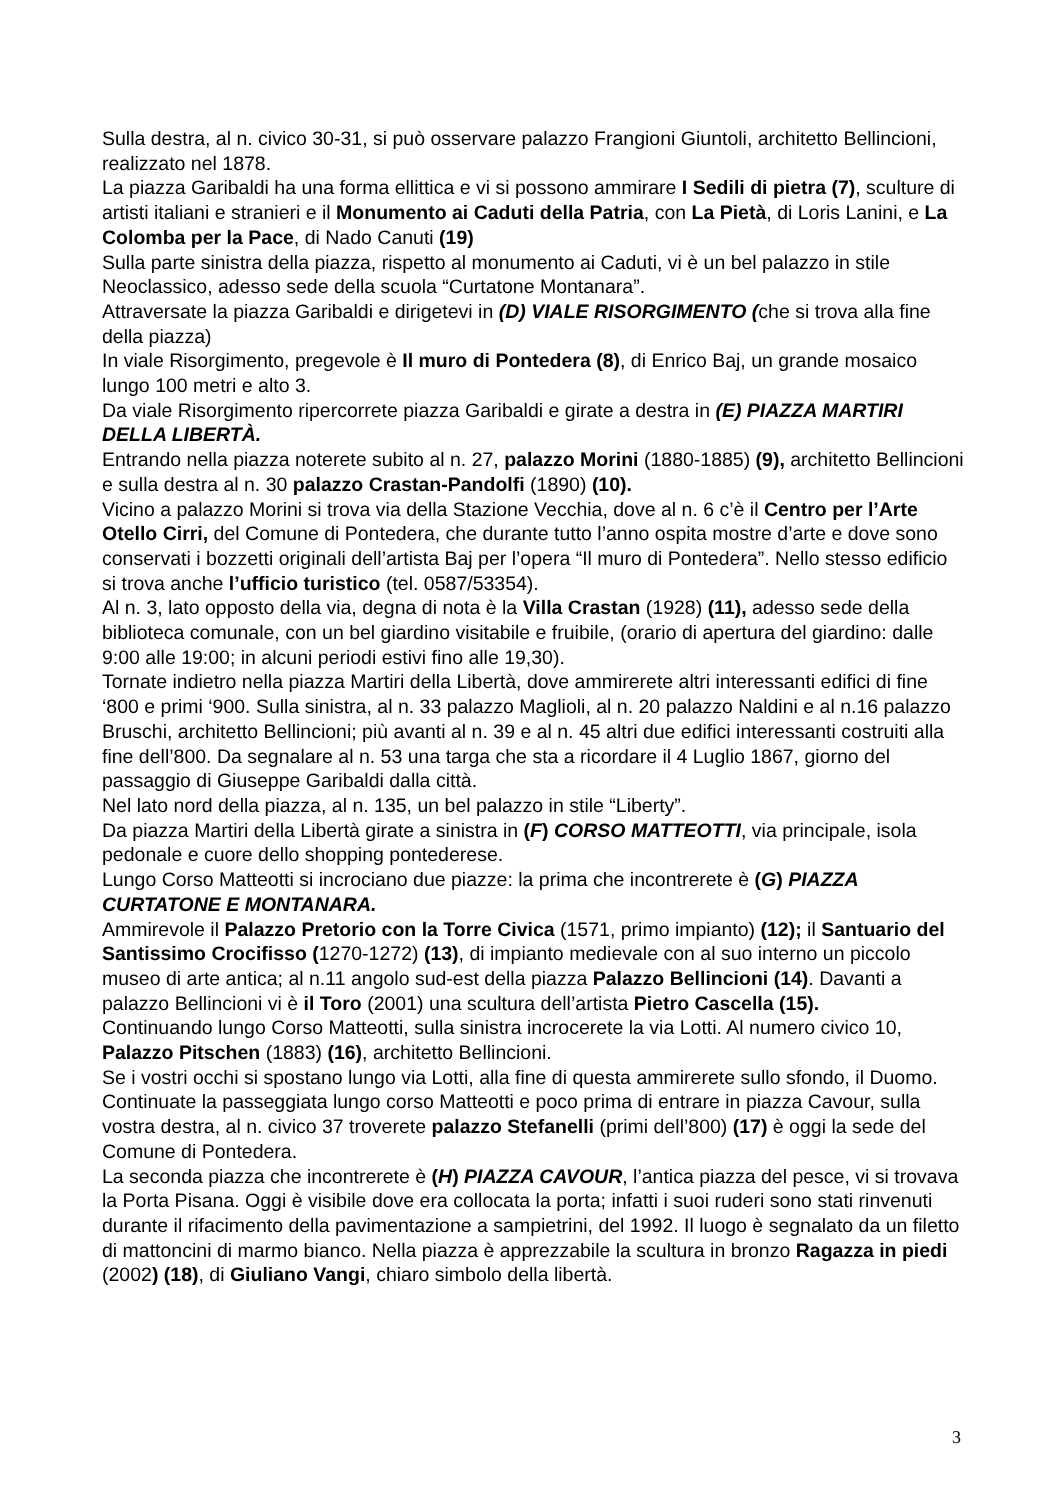Sulla destra, al n. civico 30-31, si può osservare palazzo Frangioni Giuntoli, architetto Bellincioni, realizzato nel 1878.
La piazza Garibaldi ha una forma ellittica e vi si possono ammirare I Sedili di pietra (7), sculture di artisti italiani e stranieri e il Monumento ai Caduti della Patria, con La Pietà, di Loris Lanini, e La Colomba per la Pace, di Nado Canuti (19)
Sulla parte sinistra della piazza, rispetto al monumento ai Caduti, vi è un bel palazzo in stile Neoclassico, adesso sede della scuola “Curtatone Montanara”.
Attraversate la piazza Garibaldi e dirigetevi in (D) VIALE RISORGIMENTO (che si trova alla fine della piazza)
In viale Risorgimento, pregevole è Il muro di Pontedera (8), di Enrico Baj, un grande mosaico lungo 100 metri e alto 3.
Da viale Risorgimento ripercorrete piazza Garibaldi e girate a destra in (E) PIAZZA MARTIRI DELLA LIBERTÀ.
Entrando nella piazza noterete subito al n. 27, palazzo Morini (1880-1885) (9), architetto Bellincioni e sulla destra al n. 30 palazzo Crastan-Pandolfi (1890) (10).
Vicino a palazzo Morini si trova via della Stazione Vecchia, dove al n. 6 c’è il Centro per l’Arte Otello Cirri, del Comune di Pontedera, che durante tutto l’anno ospita mostre d’arte e dove sono conservati i bozzetti originali dell’artista Baj per l’opera “Il muro di Pontedera”. Nello stesso edificio si trova anche l’ufficio turistico (tel. 0587/53354).
Al n. 3, lato opposto della via, degna di nota è la Villa Crastan (1928) (11), adesso sede della biblioteca comunale, con un bel giardino visitabile e fruibile, (orario di apertura del giardino: dalle 9:00 alle 19:00; in alcuni periodi estivi fino alle 19,30).
Tornate indietro nella piazza Martiri della Libertà, dove ammirerete altri interessanti edifici di fine ‘800 e primi ‘900. Sulla sinistra, al n. 33 palazzo Maglioli, al n. 20 palazzo Naldini e al n.16 palazzo Bruschi, architetto Bellincioni; più avanti al n. 39 e al n. 45 altri due edifici interessanti costruiti alla fine dell’800. Da segnalare al n. 53 una targa che sta a ricordare il 4 Luglio 1867, giorno del passaggio di Giuseppe Garibaldi dalla città.
Nel lato nord della piazza, al n. 135, un bel palazzo in stile “Liberty”.
Da piazza Martiri della Libertà girate a sinistra in (F) CORSO MATTEOTTI, via principale, isola pedonale e cuore dello shopping pontederese.
Lungo Corso Matteotti si incrociano due piazze: la prima che incontrerete è (G) PIAZZA CURTATONE E MONTANARA.
Ammirevole il Palazzo Pretorio con la Torre Civica (1571, primo impianto) (12); il Santuario del Santissimo Crocifisso (1270-1272) (13), di impianto medievale con al suo interno un piccolo museo di arte antica; al n.11 angolo sud-est della piazza Palazzo Bellincioni (14). Davanti a palazzo Bellincioni vi è il Toro (2001) una scultura dell’artista Pietro Cascella (15).
Continuando lungo Corso Matteotti, sulla sinistra incrocerete la via Lotti. Al numero civico 10, Palazzo Pitschen (1883) (16), architetto Bellincioni.
Se i vostri occhi si spostano lungo via Lotti, alla fine di questa ammirerete sullo sfondo, il Duomo.
Continuate la passeggiata lungo corso Matteotti e poco prima di entrare in piazza Cavour, sulla vostra destra, al n. civico 37 troverete palazzo Stefanelli (primi dell’800) (17) è oggi la sede del Comune di Pontedera.
La seconda piazza che incontrerete è (H) PIAZZA CAVOUR, l’antica piazza del pesce, vi si trovava la Porta Pisana. Oggi è visibile dove era collocata la porta; infatti i suoi ruderi sono stati rinvenuti durante il rifacimento della pavimentazione a sampietrini, del 1992. Il luogo è segnalato da un filetto di mattoncini di marmo bianco. Nella piazza è apprezzabile la scultura in bronzo Ragazza in piedi (2002) (18), di Giuliano Vangi, chiaro simbolo della libertà.
3